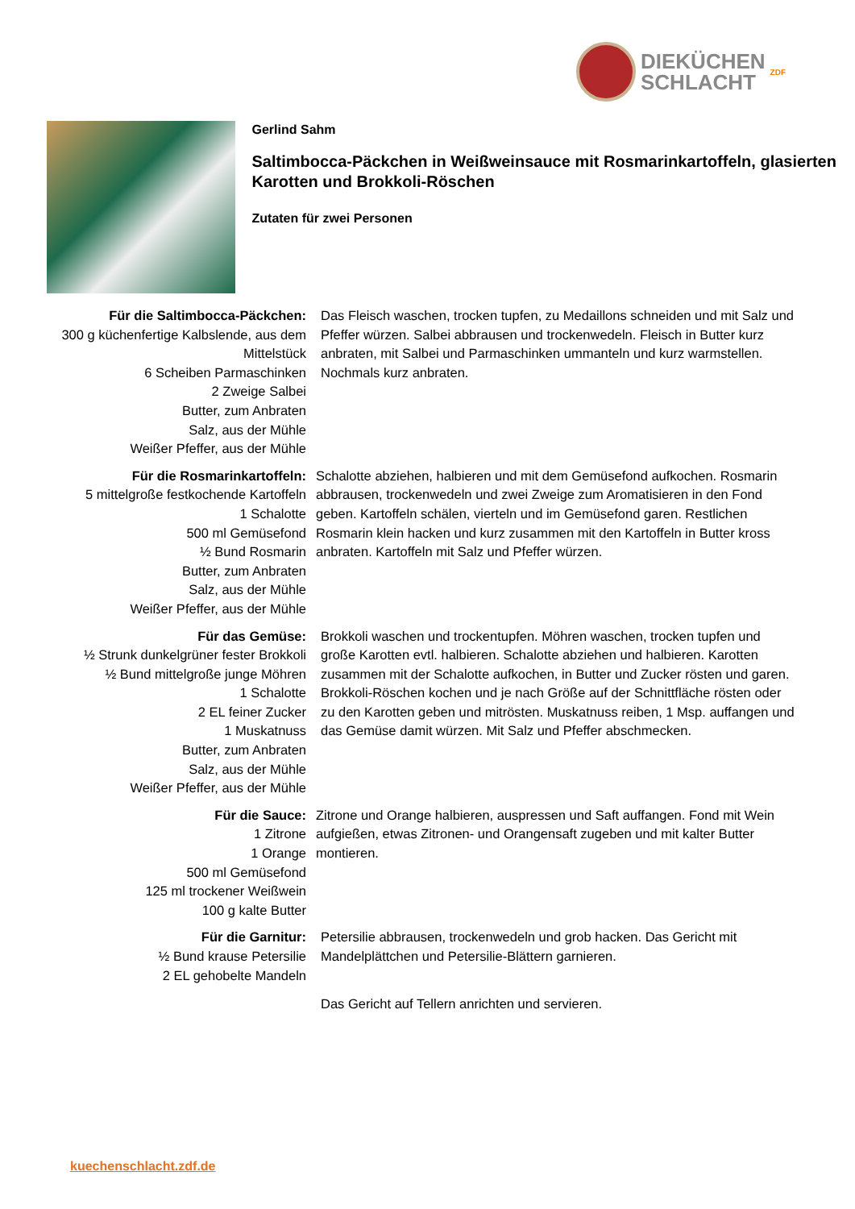DIEKÜCHEN
SCHLACHT
ZDF
Gerlind Sahm
Saltimbocca-Päckchen in Weißweinsauce mit Rosmarinkartoffeln, glasierten Karotten und Brokkoli-Röschen
Zutaten für zwei Personen
Für die Saltimbocca-Päckchen:
300 g küchenfertige Kalbslende, aus dem Mittelstück
6 Scheiben Parmaschinken
2 Zweige Salbei
Butter, zum Anbraten
Salz, aus der Mühle
Weißer Pfeffer, aus der Mühle
Das Fleisch waschen, trocken tupfen, zu Medaillons schneiden und mit Salz und Pfeffer würzen. Salbei abbrausen und trockenwedeln. Fleisch in Butter kurz anbraten, mit Salbei und Parmaschinken ummanteln und kurz warmstellen. Nochmals kurz anbraten.
Für die Rosmarinkartoffeln:
5 mittelgroße festkochende Kartoffeln
1 Schalotte
500 ml Gemüsefond
½ Bund Rosmarin
Butter, zum Anbraten
Salz, aus der Mühle
Weißer Pfeffer, aus der Mühle
Schalotte abziehen, halbieren und mit dem Gemüsefond aufkochen. Rosmarin abbrausen, trockenwedeln und zwei Zweige zum Aromatisieren in den Fond geben. Kartoffeln schälen, vierteln und im Gemüsefond garen. Restlichen Rosmarin klein hacken und kurz zusammen mit den Kartoffeln in Butter kross anbraten. Kartoffeln mit Salz und Pfeffer würzen.
Für das Gemüse:
½ Strunk dunkelgrüner fester Brokkoli
½ Bund mittelgroße junge Möhren
1 Schalotte
2 EL feiner Zucker
1 Muskatnuss
Butter, zum Anbraten
Salz, aus der Mühle
Weißer Pfeffer, aus der Mühle
Brokkoli waschen und trockentupfen. Möhren waschen, trocken tupfen und große Karotten evtl. halbieren. Schalotte abziehen und halbieren. Karotten zusammen mit der Schalotte aufkochen, in Butter und Zucker rösten und garen. Brokkoli-Röschen kochen und je nach Größe auf der Schnittfläche rösten oder zu den Karotten geben und mitrösten. Muskatnuss reiben, 1 Msp. auffangen und das Gemüse damit würzen. Mit Salz und Pfeffer abschmecken.
Für die Sauce:
1 Zitrone
1 Orange
500 ml Gemüsefond
125 ml trockener Weißwein
100 g kalte Butter
Zitrone und Orange halbieren, auspressen und Saft auffangen. Fond mit Wein aufgießen, etwas Zitronen- und Orangensaft zugeben und mit kalter Butter montieren.
Für die Garnitur:
½ Bund krause Petersilie
2 EL gehobelte Mandeln
Petersilie abbrausen, trockenwedeln und grob hacken. Das Gericht mit Mandelplättchen und Petersilie-Blättern garnieren.
Das Gericht auf Tellern anrichten und servieren.
kuechenschlacht.zdf.de